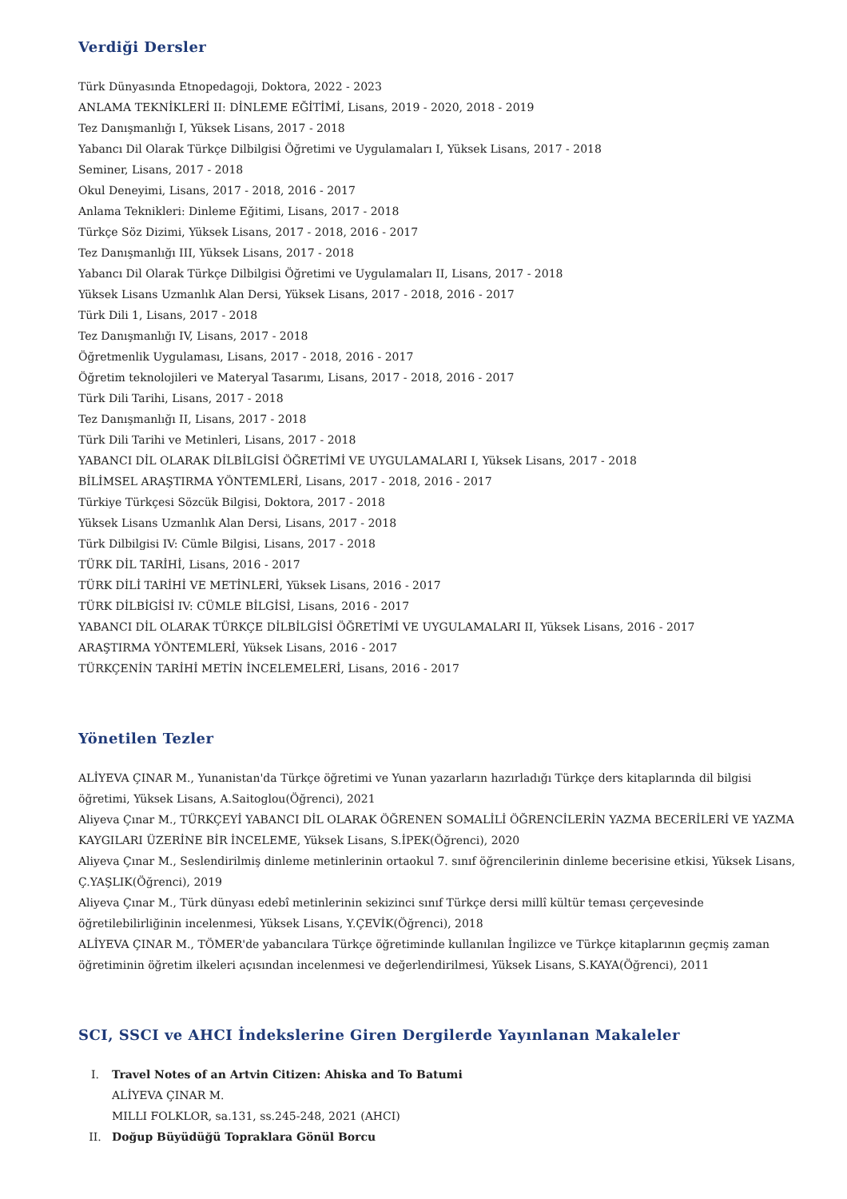Verdiği Dersler
Türk Dünyasında Etnopedagoji, Doktora, 2022 - 2023
ANLAMA TEKNİKLERİ II: DİNLEME EĞİTİMİ, Lisans, 2019 - 2020, 2018 - 2019
Tez Danışmanlığı I, Yüksek Lisans, 2017 - 2018
Yabancı Dil Olarak Türkçe Dilbilgisi Öğretimi ve Uygulamaları I, Yüksek Lisans, 2017 - 2018
Seminer, Lisans, 2017 - 2018
Okul Deneyimi, Lisans, 2017 - 2018, 2016 - 2017
Anlama Teknikleri: Dinleme Eğitimi, Lisans, 2017 - 2018
Türkçe Söz Dizimi, Yüksek Lisans, 2017 - 2018, 2016 - 2017
Tez Danışmanlığı III, Yüksek Lisans, 2017 - 2018
Yabancı Dil Olarak Türkçe Dilbilgisi Öğretimi ve Uygulamaları II, Lisans, 2017 - 2018
Yüksek Lisans Uzmanlık Alan Dersi, Yüksek Lisans, 2017 - 2018, 2016 - 2017
Türk Dili 1, Lisans, 2017 - 2018
Tez Danışmanlığı IV, Lisans, 2017 - 2018
Öğretmenlik Uygulaması, Lisans, 2017 - 2018, 2016 - 2017
Öğretim teknolojileri ve Materyal Tasarımı, Lisans, 2017 - 2018, 2016 - 2017
Türk Dili Tarihi, Lisans, 2017 - 2018
Tez Danışmanlığı II, Lisans, 2017 - 2018
Türk Dili Tarihi ve Metinleri, Lisans, 2017 - 2018
YABANCI DİL OLARAK DİLBİLGİSİ ÖĞRETİMİ VE UYGULAMALARI I, Yüksek Lisans, 2017 - 2018
BİLİMSEL ARAŞTIRMA YÖNTEMLERİ, Lisans, 2017 - 2018, 2016 - 2017
Türkiye Türkçesi Sözcük Bilgisi, Doktora, 2017 - 2018
Yüksek Lisans Uzmanlık Alan Dersi, Lisans, 2017 - 2018
Türk Dilbilgisi IV: Cümle Bilgisi, Lisans, 2017 - 2018
TÜRK DİL TARİHİ, Lisans, 2016 - 2017
TÜRK DİLİ TARİHİ VE METİNLERİ, Yüksek Lisans, 2016 - 2017
TÜRK DİLBİGİSİ IV: CÜMLE BİLGİSİ, Lisans, 2016 - 2017
YABANCI DİL OLARAK TÜRKÇE DİLBİLGİSİ ÖĞRETİMİ VE UYGULAMALARI II, Yüksek Lisans, 2016 - 2017
ARAŞTIRMA YÖNTEMLERİ, Yüksek Lisans, 2016 - 2017
TÜRKÇENİN TARİHİ METİN İNCELEMELERİ, Lisans, 2016 - 2017
Yönetilen Tezler
ALİYEVA ÇINAR M., Yunanistan'da Türkçe öğretimi ve Yunan yazarların hazırladığı Türkçe ders kitaplarında dil bilgisi öğretimi, Yüksek Lisans, A.Saitoglou(Öğrenci), 2021
Aliyeva Çınar M., TÜRKÇEYİ YABANCI DİL OLARAK ÖĞRENEN SOMALİLİ ÖĞRENCİLERİN YAZMA BECERİLERİ VE YAZMA KAYGILARI ÜZERİNE BİR İNCELEME, Yüksek Lisans, S.İPEK(Öğrenci), 2020
Aliyeva Çınar M., Seslendirilmiş dinleme metinlerinin ortaokul 7. sınıf öğrencilerinin dinleme becerisine etkisi, Yüksek Lisans, Ç.YAŞLIK(Öğrenci), 2019
Aliyeva Çınar M., Türk dünyası edebî metinlerinin sekizinci sınıf Türkçe dersi millî kültür teması çerçevesinde öğretilebilirliğinin incelenmesi, Yüksek Lisans, Y.ÇEVİK(Öğrenci), 2018
ALİYEVA ÇINAR M., TÖMER'de yabancılara Türkçe öğretiminde kullanılan İngilizce ve Türkçe kitaplarının geçmiş zaman öğretiminin öğretim ilkeleri açısından incelenmesi ve değerlendirilmesi, Yüksek Lisans, S.KAYA(Öğrenci), 2011
SCI, SSCI ve AHCI İndekslerine Giren Dergilerde Yayınlanan Makaleler
I. Travel Notes of an Artvin Citizen: Ahiska and To Batumi
ALİYEVA ÇINAR M.
MILLI FOLKLOR, sa.131, ss.245-248, 2021 (AHCI)
II. Doğup Büyüdüğü Topraklara Gönül Borcu